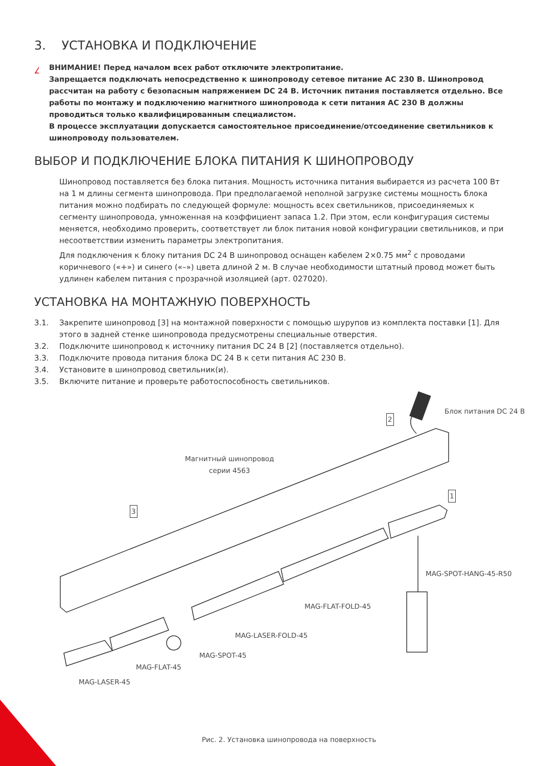3. УСТАНОВКА И ПОДКЛЮЧЕНИЕ
!
ВНИМАНИЕ! Перед началом всех работ отключите электропитание.
Запрещается подключать непосредственно к шинопроводу сетевое питание AC 230 В. Шинопровод рассчитан на работу с безопасным напряжением DC 24 В. Источник питания поставляется отдельно. Все работы по монтажу и подключению магнитного шинопровода к сети питания AC 230 В должны проводиться только квалифицированным специалистом.
В процессе эксплуатации допускается самостоятельное присоединение/отсоединение светильников к шинопроводу пользователем.
ВЫБОР И ПОДКЛЮЧЕНИЕ БЛОКА ПИТАНИЯ К ШИНОПРОВОДУ
Шинопровод поставляется без блока питания. Мощность источника питания выбирается из расчета 100 Вт на 1 м длины сегмента шинопровода. При предполагаемой неполной загрузке системы мощность блока питания можно подбирать по следующей формуле: мощность всех светильников, присоединяемых к сегменту шинопровода, умноженная на коэффициент запаса 1.2. При этом, если конфигурация системы меняется, необходимо проверить, соответствует ли блок питания новой конфигурации светильников, и при несоответствии изменить параметры электропитания.
Для подключения к блоку питания DC 24 В шинопровод оснащен кабелем 2×0.75 мм<sup>2</sup> с проводами коричневого («+») и синего («–») цвета длиной 2 м. В случае необходимости штатный провод может быть удлинен кабелем питания с прозрачной изоляцией (арт. 027020).
УСТАНОВКА НА МОНТАЖНУЮ ПОВЕРХНОСТЬ
3.1. Закрепите шинопровод [3] на монтажной поверхности с помощью шурупов из комплекта поставки [1]. Для этого в задней стенке шинопровода предусмотрены специальные отверстия.
3.2. Подключите шинопровод к источнику питания DC 24 В [2] (поставляется отдельно).
3.3. Подключите провода питания блока DC 24 В к сети питания AC 230 В.
3.4. Установите в шинопровод светильник(и).
3.5. Включите питание и проверьте работоспособность светильников.
Блок питания DC 24 В
2
Магнитный шинопровод
серии 4563
1
3
MAG-SPOT-HANG-45-R50
MAG-FLAT-FOLD-45
MAG-LASER-FOLD-45
MAG-SPOT-45
MAG-FLAT-45
MAG-LASER-45
Рис. 2. Установка шинопровода на поверхность